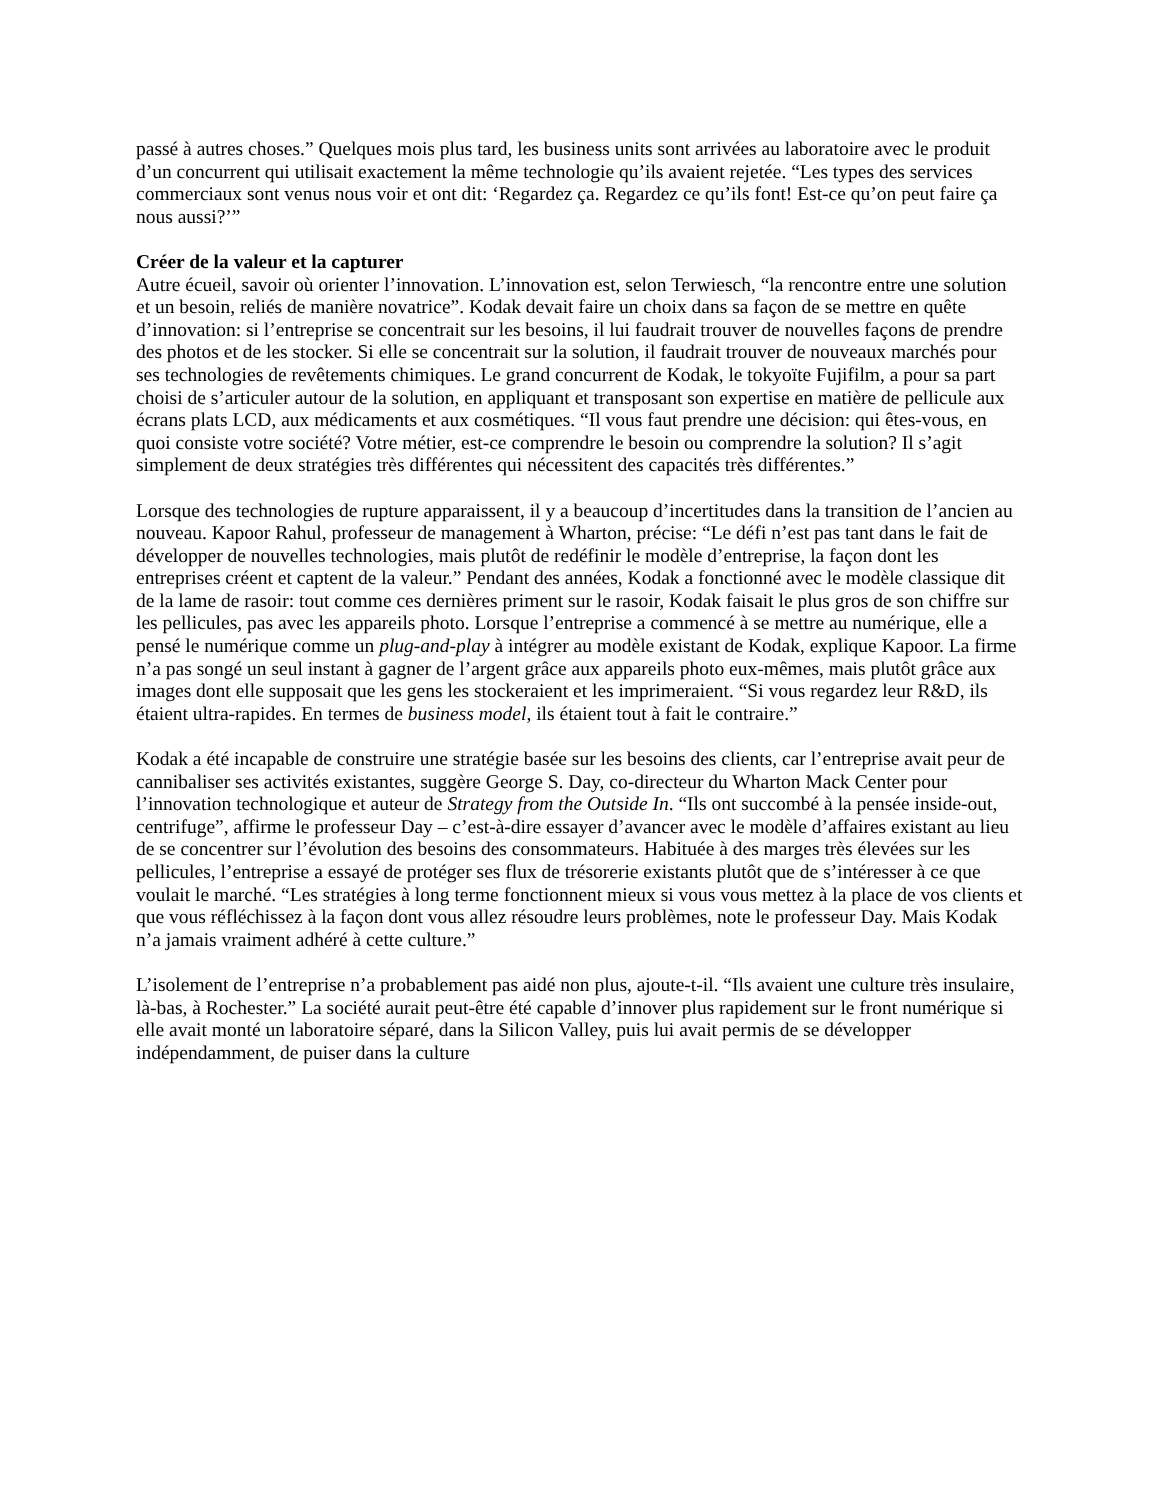passé à autres choses.” Quelques mois plus tard, les business units sont arrivées au laboratoire avec le produit d’un concurrent qui utilisait exactement la même technologie qu’ils avaient rejetée. “Les types des services commerciaux sont venus nous voir et ont dit: ‘Regardez ça. Regardez ce qu’ils font! Est-ce qu’on peut faire ça nous aussi?’”
Créer de la valeur et la capturer
Autre écueil, savoir où orienter l’innovation. L’innovation est, selon Terwiesch, “la rencontre entre une solution et un besoin, reliés de manière novatrice”. Kodak devait faire un choix dans sa façon de se mettre en quête d’innovation: si l’entreprise se concentrait sur les besoins, il lui faudrait trouver de nouvelles façons de prendre des photos et de les stocker. Si elle se concentrait sur la solution, il faudrait trouver de nouveaux marchés pour ses technologies de revêtements chimiques. Le grand concurrent de Kodak, le tokyoïte Fujifilm, a pour sa part choisi de s’articuler autour de la solution, en appliquant et transposant son expertise en matière de pellicule aux écrans plats LCD, aux médicaments et aux cosmétiques. “Il vous faut prendre une décision: qui êtes-vous, en quoi consiste votre société? Votre métier, est-ce comprendre le besoin ou comprendre la solution? Il s’agit simplement de deux stratégies très différentes qui nécessitent des capacités très différentes.”
Lorsque des technologies de rupture apparaissent, il y a beaucoup d’incertitudes dans la transition de l’ancien au nouveau. Kapoor Rahul, professeur de management à Wharton, précise: “Le défi n’est pas tant dans le fait de développer de nouvelles technologies, mais plutôt de redéfinir le modèle d’entreprise, la façon dont les entreprises créent et captent de la valeur.” Pendant des années, Kodak a fonctionné avec le modèle classique dit de la lame de rasoir: tout comme ces dernières priment sur le rasoir, Kodak faisait le plus gros de son chiffre sur les pellicules, pas avec les appareils photo. Lorsque l’entreprise a commencé à se mettre au numérique, elle a pensé le numérique comme un plug-and-play à intégrer au modèle existant de Kodak, explique Kapoor. La firme n’a pas songé un seul instant à gagner de l’argent grâce aux appareils photo eux-mêmes, mais plutôt grâce aux images dont elle supposait que les gens les stockeraient et les imprimeraient. “Si vous regardez leur R&D, ils étaient ultra-rapides. En termes de business model, ils étaient tout à fait le contraire.”
Kodak a été incapable de construire une stratégie basée sur les besoins des clients, car l’entreprise avait peur de cannibaliser ses activités existantes, suggère George S. Day, co-directeur du Wharton Mack Center pour l’innovation technologique et auteur de Strategy from the Outside In. “Ils ont succombé à la pensée inside-out, centrifuge”, affirme le professeur Day – c’est-à-dire essayer d’avancer avec le modèle d’affaires existant au lieu de se concentrer sur l’évolution des besoins des consommateurs. Habituée à des marges très élevées sur les pellicules, l’entreprise a essayé de protéger ses flux de trésorerie existants plutôt que de s’intéresser à ce que voulait le marché. “Les stratégies à long terme fonctionnent mieux si vous vous mettez à la place de vos clients et que vous réfléchissez à la façon dont vous allez résoudre leurs problèmes, note le professeur Day. Mais Kodak n’a jamais vraiment adhéré à cette culture.”
L’isolement de l’entreprise n’a probablement pas aidé non plus, ajoute-t-il. “Ils avaient une culture très insulaire, là-bas, à Rochester.” La société aurait peut-être été capable d’innover plus rapidement sur le front numérique si elle avait monté un laboratoire séparé, dans la Silicon Valley, puis lui avait permis de se développer indépendamment, de puiser dans la culture